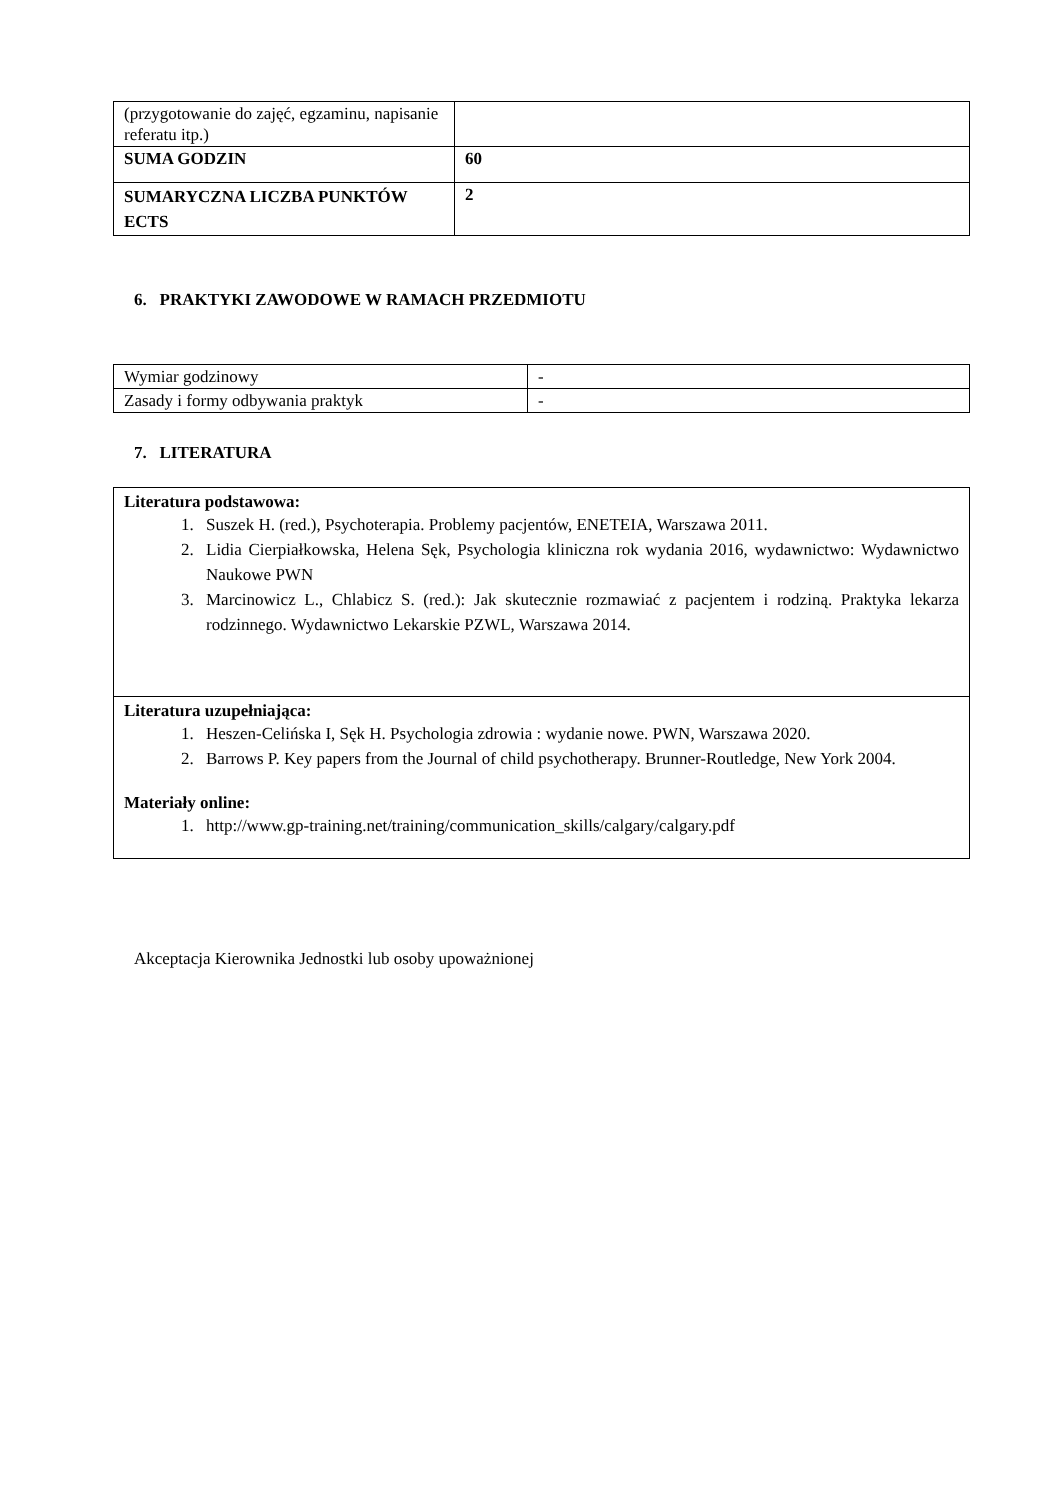| (przygotowanie do zajęć, egzaminu, napisanie referatu itp.) | |
| SUMA GODZIN | 60 |
| SUMARYCZNA LICZBA PUNKTÓW ECTS | 2 |
6. PRAKTYKI ZAWODOWE W RAMACH PRZEDMIOTU
| Wymiar godzinowy | - |
| Zasady i formy odbywania praktyk | - |
7. LITERATURA
Literatura podstawowa:
1. Suszek H. (red.), Psychoterapia. Problemy pacjentów, ENETEIA, Warszawa 2011.
2. Lidia Cierpiałkowska, Helena Sęk, Psychologia kliniczna rok wydania 2016, wydawnictwo: Wydawnictwo Naukowe PWN
3. Marcinowicz L., Chlabicz S. (red.): Jak skutecznie rozmawiać z pacjentem i rodziną. Praktyka lekarza rodzinnego. Wydawnictwo Lekarskie PZWL, Warszawa 2014.
Literatura uzupełniająca:
1. Heszen-Celińska I, Sęk H. Psychologia zdrowia : wydanie nowe. PWN, Warszawa 2020.
2. Barrows P. Key papers from the Journal of child psychotherapy. Brunner-Routledge, New York 2004.
Materiały online:
1. http://www.gp-training.net/training/communication_skills/calgary/calgary.pdf
Akceptacja Kierownika Jednostki lub osoby upoważnionej